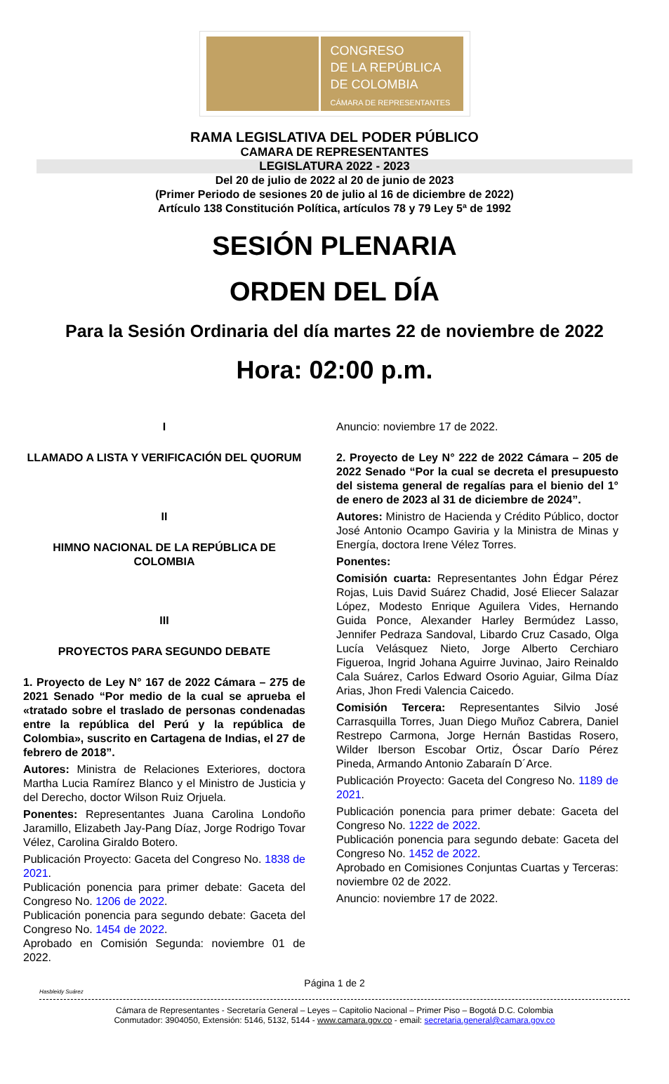CONGRESO
DE LA REPÚBLICA
DE COLOMBIA
CÁMARA DE REPRESENTANTES
RAMA LEGISLATIVA DEL PODER PÚBLICO
CAMARA DE REPRESENTANTES
LEGISLATURA 2022 - 2023
Del 20 de julio de 2022 al 20 de junio de 2023
(Primer Periodo de sesiones 20 de julio al 16 de diciembre de 2022)
Artículo 138 Constitución Política, artículos 78 y 79 Ley 5ª de 1992
SESIÓN PLENARIA
ORDEN DEL DÍA
Para la Sesión Ordinaria del día martes 22 de noviembre de 2022
Hora: 02:00 p.m.
I
LLAMADO A LISTA Y VERIFICACIÓN DEL QUORUM
II
HIMNO NACIONAL DE LA REPÚBLICA DE COLOMBIA
III
PROYECTOS PARA SEGUNDO DEBATE
1. Proyecto de Ley N° 167 de 2022 Cámara – 275 de 2021 Senado “Por medio de la cual se aprueba el «tratado sobre el traslado de personas condenadas entre la república del Perú y la república de Colombia», suscrito en Cartagena de Indias, el 27 de febrero de 2018”.
Autores: Ministra de Relaciones Exteriores, doctora Martha Lucia Ramírez Blanco y el Ministro de Justicia y del Derecho, doctor Wilson Ruiz Orjuela.
Ponentes: Representantes Juana Carolina Londoño Jaramillo, Elizabeth Jay-Pang Díaz, Jorge Rodrigo Tovar Vélez, Carolina Giraldo Botero.
Publicación Proyecto: Gaceta del Congreso No. 1838 de 2021.
Publicación ponencia para primer debate: Gaceta del Congreso No. 1206 de 2022.
Publicación ponencia para segundo debate: Gaceta del Congreso No. 1454 de 2022.
Aprobado en Comisión Segunda: noviembre 01 de 2022.
Anuncio: noviembre 17 de 2022.
2. Proyecto de Ley N° 222 de 2022 Cámara – 205 de 2022 Senado “Por la cual se decreta el presupuesto del sistema general de regalías para el bienio del 1° de enero de 2023 al 31 de diciembre de 2024”.
Autores: Ministro de Hacienda y Crédito Público, doctor José Antonio Ocampo Gaviria y la Ministra de Minas y Energía, doctora Irene Vélez Torres.
Ponentes:
Comisión cuarta: Representantes John Édgar Pérez Rojas, Luis David Suárez Chadid, José Eliecer Salazar López, Modesto Enrique Aguilera Vides, Hernando Guida Ponce, Alexander Harley Bermúdez Lasso, Jennifer Pedraza Sandoval, Libardo Cruz Casado, Olga Lucía Velásquez Nieto, Jorge Alberto Cerchiaro Figueroa, Ingrid Johana Aguirre Juvinao, Jairo Reinaldo Cala Suárez, Carlos Edward Osorio Aguiar, Gilma Díaz Arias, Jhon Fredi Valencia Caicedo.
Comisión Tercera: Representantes Silvio José Carrasquilla Torres, Juan Diego Muñoz Cabrera, Daniel Restrepo Carmona, Jorge Hernán Bastidas Rosero, Wilder Iberson Escobar Ortiz, Óscar Darío Pérez Pineda, Armando Antonio Zabaraín D´Arce.
Publicación Proyecto: Gaceta del Congreso No. 1189 de 2021.
Publicación ponencia para primer debate: Gaceta del Congreso No. 1222 de 2022.
Publicación ponencia para segundo debate: Gaceta del Congreso No. 1452 de 2022.
Aprobado en Comisiones Conjuntas Cuartas y Terceras: noviembre 02 de 2022.
Anuncio: noviembre 17 de 2022.
Página 1 de 2
Hasbleidy Suárez
Cámara de Representantes - Secretaría General – Leyes – Capitolio Nacional – Primer Piso – Bogotá D.C. Colombia
Conmutador: 3904050, Extensión: 5146, 5132, 5144 - www.camara.gov.co - email: secretaria.general@camara.gov.co